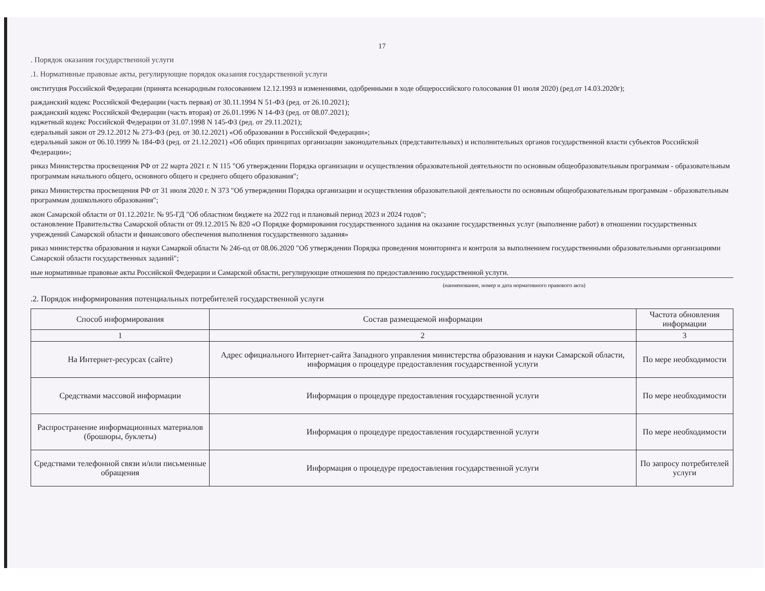17
. Порядок оказания государственной услуги
.1. Нормативные правовые акты, регулирующие порядок оказания государственной услуги
онституция Российской Федерации (принята всенародным голосованием 12.12.1993 и изменениями, одобренными в ходе общероссийского голосования 01 июля 2020) (ред.от 14.03.2020г);
ражданский кодекс Российской Федерации (часть первая) от 30.11.1994 N 51-ФЗ (ред. от 26.10.2021);
ражданский кодекс Российской Федерации (часть вторая) от 26.01.1996 N 14-ФЗ (ред. от 08.07.2021);
юджетный кодекс Российской Федерации от 31.07.1998 N 145-ФЗ (ред. от 29.11.2021);
едеральный закон от 29.12.2012 № 273-ФЗ (ред. от 30.12.2021) «Об образовании в Российской Федерации»;
едеральный закон от 06.10.1999 № 184-ФЗ (ред. от 21.12.2021) «Об общих принципах организации законодательных (представительных) и исполнительных органов государственной власти субъектов Российской Федерации»;
риказ Министерства просвещения РФ от 22 марта 2021 г. N 115 "Об утверждении Порядка организации и осуществления образовательной деятельности по основным общеобразовательным программам - образовательным программам начального общего, основного общего и среднего общего образования";
риказ Министерства просвещения РФ от 31 июля 2020 г. N 373 "Об утверждении Порядка организации и осуществления образовательной деятельности по основным общеобразовательным программам - образовательным программам дошкольного образования";
акон Самарской области от 01.12.2021г. № 95-ГД "Об областном бюджете на 2022 год и плановый период 2023 и 2024 годов";
остановление Правительства Самарской области от 09.12.2015 № 820 «О Порядке формирования государственного задания на оказание государственных услуг (выполнение работ) в отношении государственных учреждений Самарской области и финансового обеспечения выполнения государственного задания»
риказ министерства образования и науки Самаркой области № 246-од от 08.06.2020 "Об утверждении Порядка проведения мониторинга и контроля за выполнением государственными образовательными организациями Самарской области государственных заданий";
ные нормативные правовые акты Российской Федерации и Самарской области, регулирующие отношения по предоставлению государственной услуги.
(наименование, номер и дата нормативного правового акта)
.2. Порядок информирования потенциальных потребителей государственной услуги
| Способ информирования | Состав размещаемой информации | Частота обновления информации |
| --- | --- | --- |
| 1 | 2 | 3 |
| На Интернет-ресурсах (сайте) | Адрес официального Интернет-сайта Западного управления министерства образования и науки Самарской области, информация о процедуре предоставления государственной услуги | По мере необходимости |
| Средствами массовой информации | Информация о процедуре предоставления государственной услуги | По мере необходимости |
| Распространение информационных материалов (брошюры, буклеты) | Информация о процедуре предоставления государственной услуги | По мере необходимости |
| Средствами телефонной связи и/или письменные обращения | Информация о процедуре предоставления государственной услуги | По запросу потребителей услуги |